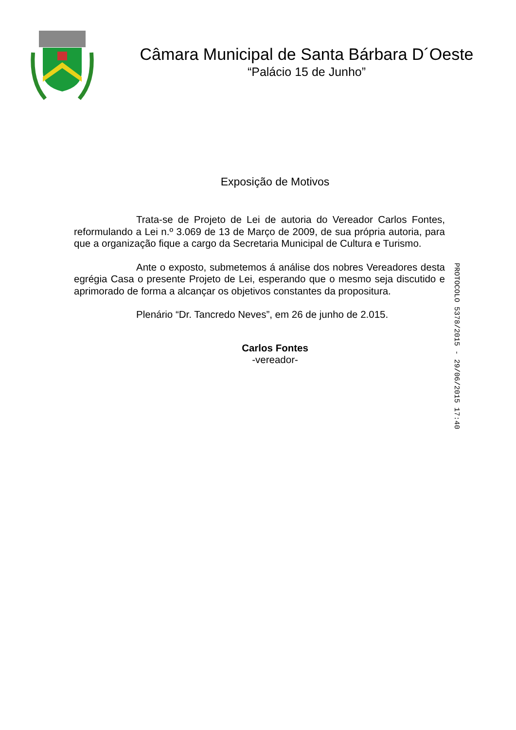Câmara Municipal de Santa Bárbara D´Oeste
“Palácio 15 de Junho”
Exposição de Motivos
Trata-se de Projeto de Lei de autoria do Vereador Carlos Fontes, reformulando a Lei n.º 3.069 de 13 de Março de 2009, de sua própria autoria, para que a organização fique a cargo da Secretaria Municipal de Cultura e Turismo.
Ante o exposto, submetemos á análise dos nobres Vereadores desta egrégia Casa o presente Projeto de Lei, esperando que o mesmo seja discutido e aprimorado de forma a alcançar os objetivos constantes da propositura.
Plenário “Dr. Tancredo Neves”, em 26 de junho de 2.015.
Carlos Fontes
-vereador-
PROTOCOLO 5378/2015 - 29/06/2015 17:40